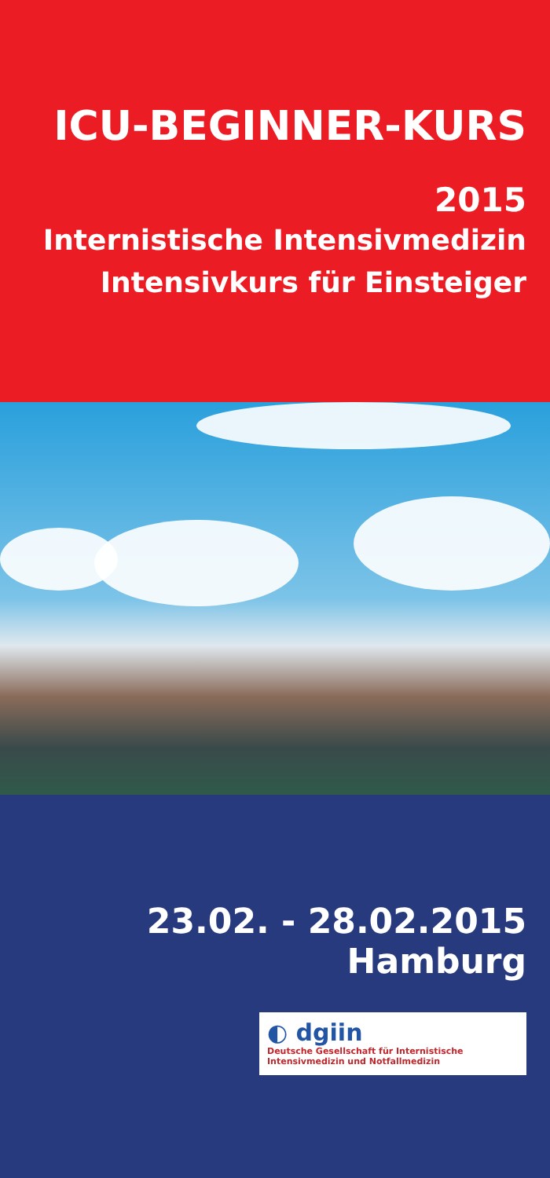ICU-BEGINNER-KURS
2015
Internistische Intensivmedizin
Intensivkurs für Einsteiger
23.02. - 28.02.2015
Hamburg
◐ dgiin Deutsche Gesellschaft für Internistische Intensivmedizin und Notfallmedizin